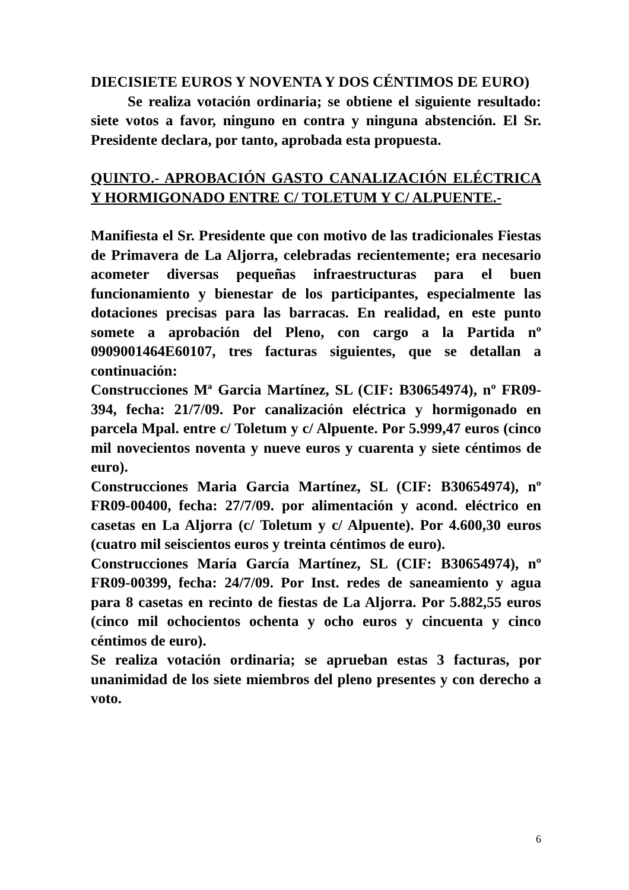DIECISIETE EUROS Y NOVENTA Y DOS CÉNTIMOS DE EURO)
Se realiza votación ordinaria; se obtiene el siguiente resultado: siete votos a favor, ninguno en contra y ninguna abstención. El Sr. Presidente declara, por tanto, aprobada esta propuesta.
QUINTO.- APROBACIÓN GASTO CANALIZACIÓN ELÉCTRICA Y HORMIGONADO ENTRE C/ TOLETUM Y C/ ALPUENTE.-
Manifiesta el Sr. Presidente que con motivo de las tradicionales Fiestas de Primavera de La Aljorra, celebradas recientemente; era necesario acometer diversas pequeñas infraestructuras para el buen funcionamiento y bienestar de los participantes, especialmente las dotaciones precisas para las barracas. En realidad, en este punto somete a aprobación del Pleno, con cargo a la Partida nº 0909001464E60107, tres facturas siguientes, que se detallan a continuación:
Construcciones Mª Garcia Martínez, SL (CIF: B30654974), nº FR09-394, fecha: 21/7/09. Por canalización eléctrica y hormigonado en parcela Mpal. entre c/ Toletum y c/ Alpuente. Por 5.999,47 euros (cinco mil novecientos noventa y nueve euros y cuarenta y siete céntimos de euro).
Construcciones Maria Garcia Martínez, SL (CIF: B30654974), nº FR09-00400, fecha: 27/7/09. por alimentación y acond. eléctrico en casetas en La Aljorra (c/ Toletum y c/ Alpuente). Por 4.600,30 euros (cuatro mil seiscientos euros y treinta céntimos de euro).
Construcciones María García Martínez, SL (CIF: B30654974), nº FR09-00399, fecha: 24/7/09. Por Inst. redes de saneamiento y agua para 8 casetas en recinto de fiestas de La Aljorra. Por 5.882,55 euros (cinco mil ochocientos ochenta y ocho euros y cincuenta y cinco céntimos de euro).
Se realiza votación ordinaria; se aprueban estas 3 facturas, por unanimidad de los siete miembros del pleno presentes y con derecho a voto.
6